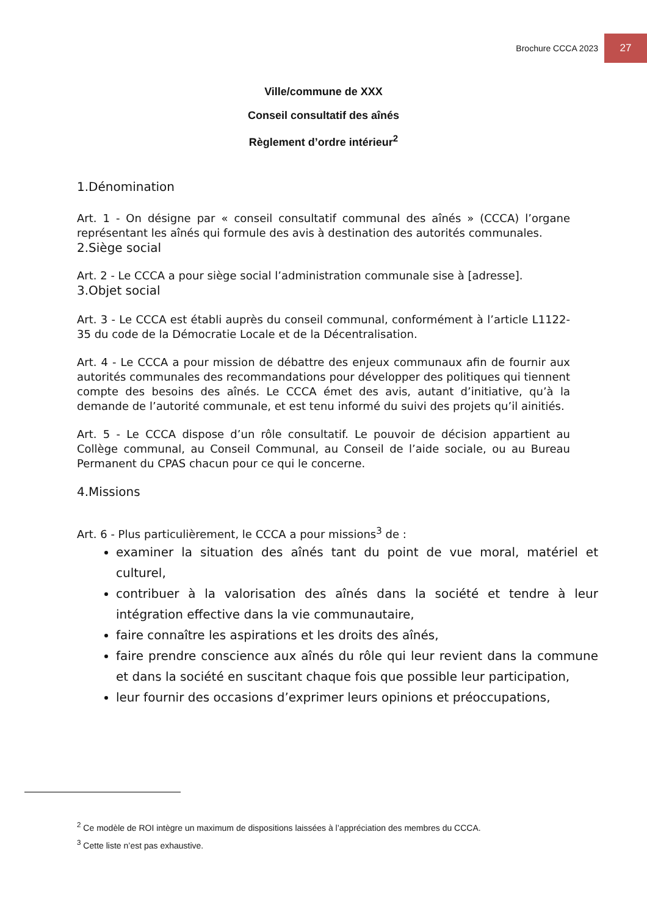Brochure CCCA 2023 27
Ville/commune de XXX
Conseil consultatif des aînés
Règlement d’ordre intérieur<sup>2</sup>
1.Dénomination
Art. 1 - On désigne par « conseil consultatif communal des aînés » (CCCA) l’organe représentant les aînés qui formule des avis à destination des autorités communales.
2.Siège social
Art. 2 - Le CCCA a pour siège social l’administration communale sise à [adresse].
3.Objet social
Art. 3 - Le CCCA est établi auprès du conseil communal, conformément à l’article L1122-35 du code de la Démocratie Locale et de la Décentralisation.
Art. 4 - Le CCCA a pour mission de débattre des enjeux communaux afin de fournir aux autorités communales des recommandations pour développer des politiques qui tiennent compte des besoins des aînés. Le CCCA émet des avis, autant d’initiative, qu’à la demande de l’autorité communale, et est tenu informé du suivi des projets qu’il ainitiés.
Art. 5 - Le CCCA dispose d’un rôle consultatif. Le pouvoir de décision appartient au Collège communal, au Conseil Communal, au Conseil de l’aide sociale, ou au Bureau Permanent du CPAS chacun pour ce qui le concerne.
4.Missions
Art. 6 - Plus particulièrement, le CCCA a pour missions<sup>3</sup> de :
examiner la situation des aînés tant du point de vue moral, matériel et culturel,
contribuer à la valorisation des aînés dans la société et tendre à leur intégration effective dans la vie communautaire,
faire connaître les aspirations et les droits des aînés,
faire prendre conscience aux aînés du rôle qui leur revient dans la commune et dans la société en suscitant chaque fois que possible leur participation,
leur fournir des occasions d’exprimer leurs opinions et préoccupations,
<sup>2</sup> Ce modèle de ROI intègre un maximum de dispositions laissées à l’appréciation des membres du CCCA.
<sup>3</sup> Cette liste n’est pas exhaustive.